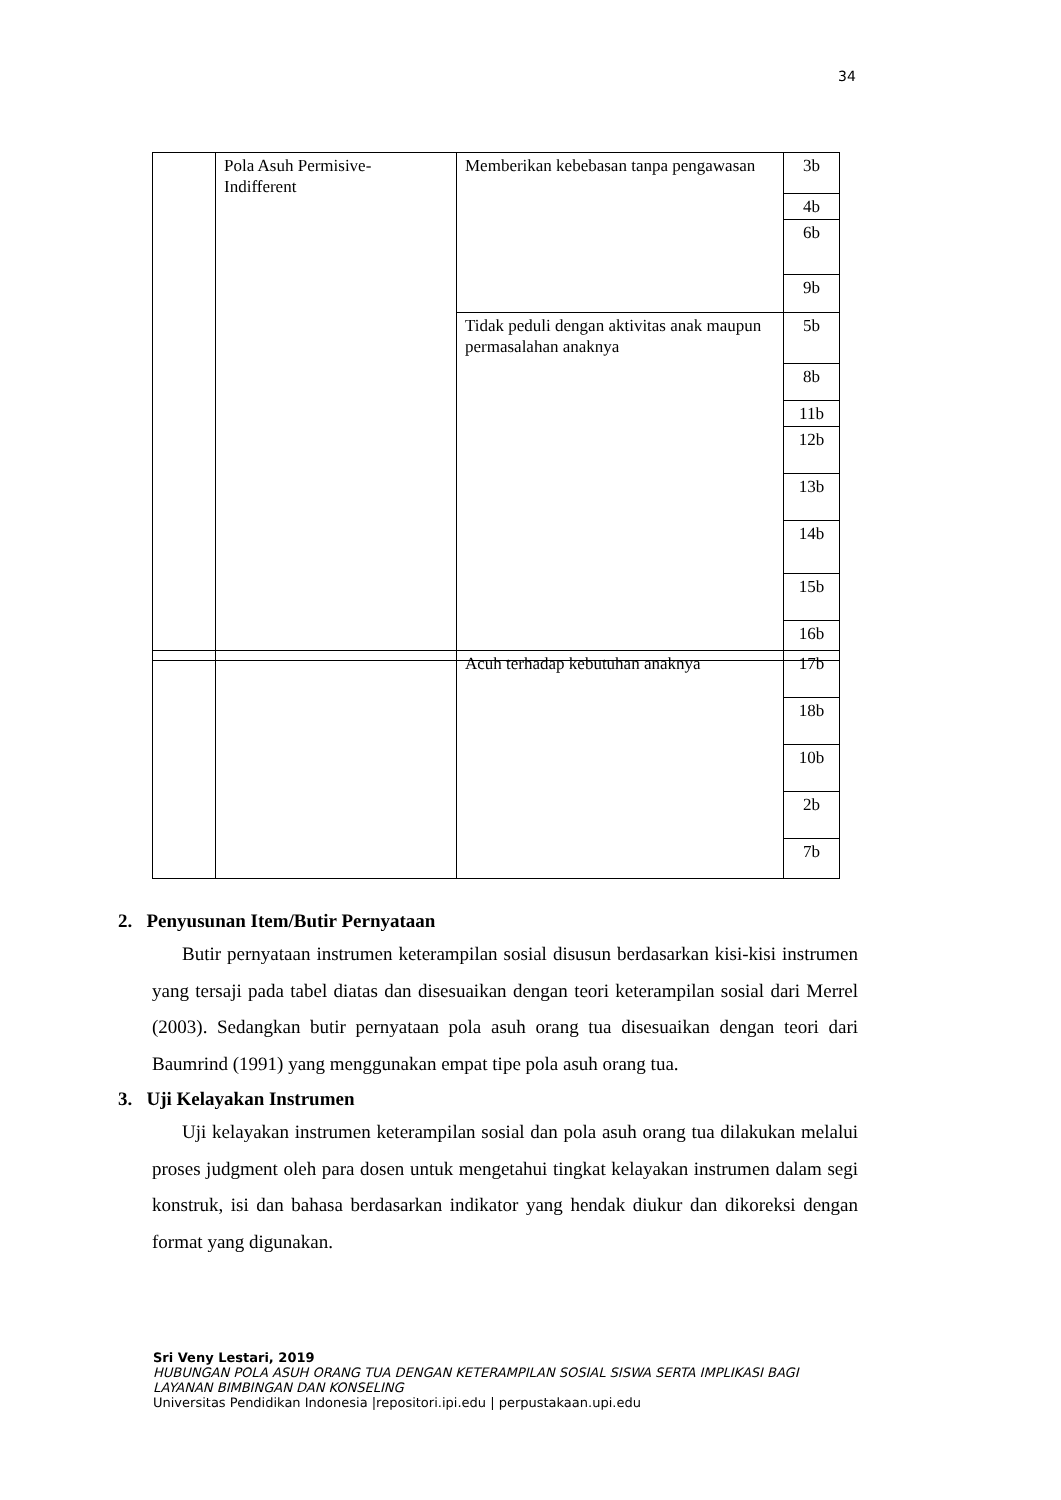34
| | Pola Asuh Permisive- Indifferent | Memberikan kebebasan tanpa pengawasan | 3b |
| | | | 4b |
| | | | 6b |
| | | | 9b |
| | | Tidak peduli dengan aktivitas anak maupun permasalahan anaknya | 5b |
| | | | 8b |
| | | | 11b |
| | | | 12b |
| | | | 13b |
| | | | 14b |
| | | | 15b |
| | | | 16b |
| | | Acuh terhadap kebutuhan anaknya | 17b |
| | | | 18b |
| | | | 10b |
| | | | 2b |
| | | | 7b |
2. Penyusunan Item/Butir Pernyataan
Butir pernyataan instrumen keterampilan sosial disusun berdasarkan kisi-kisi instrumen yang tersaji pada tabel diatas dan disesuaikan dengan teori keterampilan sosial dari Merrel (2003). Sedangkan butir pernyataan pola asuh orang tua disesuaikan dengan teori dari Baumrind (1991) yang menggunakan empat tipe pola asuh orang tua.
3. Uji Kelayakan Instrumen
Uji kelayakan instrumen keterampilan sosial dan pola asuh orang tua dilakukan melalui proses judgment oleh para dosen untuk mengetahui tingkat kelayakan instrumen dalam segi konstruk, isi dan bahasa berdasarkan indikator yang hendak diukur dan dikoreksi dengan format yang digunakan.
Sri Veny Lestari, 2019
HUBUNGAN POLA ASUH ORANG TUA DENGAN KETERAMPILAN SOSIAL SISWA SERTA IMPLIKASI BAGI
LAYANAN BIMBINGAN DAN KONSELING
Universitas Pendidikan Indonesia |repositori.ipi.edu | perpustakaan.upi.edu